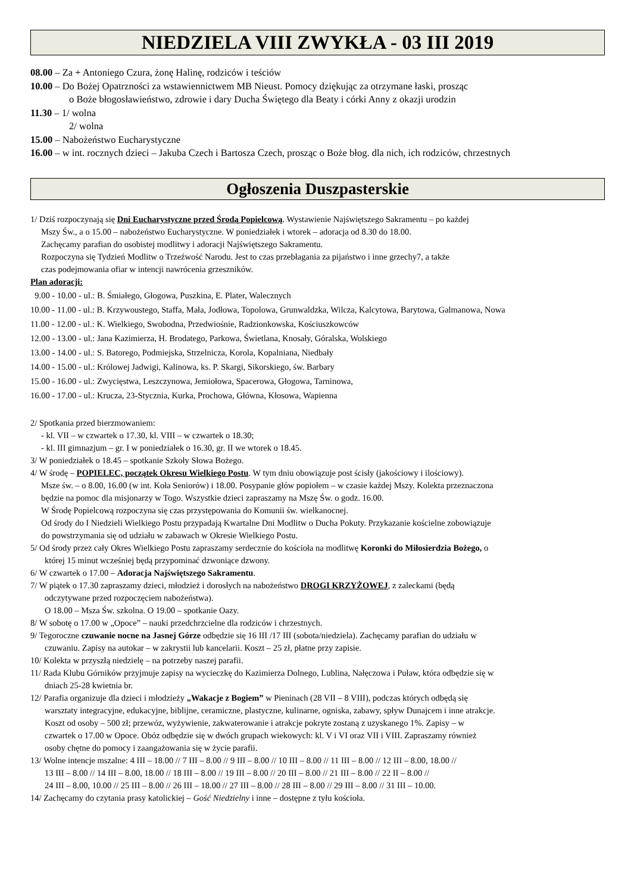NIEDZIELA VIII ZWYKŁA - 03 III 2019
08.00 – Za + Antoniego Czura, żonę Halinę, rodziców i teściów
10.00 – Do Bożej Opatrzności za wstawiennictwem MB Nieust. Pomocy dziękując za otrzymane łaski, prosząc
o Boże błogosławieństwo, zdrowie i dary Ducha Świętego dla Beaty i córki Anny z okazji urodzin
11.30 – 1/ wolna
2/ wolna
15.00 – Nabożeństwo Eucharystyczne
16.00 – w int. rocznych dzieci – Jakuba Czech i Bartosza Czech, prosząc o Boże błog. dla nich, ich rodziców, chrzestnych
Ogłoszenia Duszpasterskie
1/ Dziś rozpoczynają się Dni Eucharystyczne przed Środą Popielcową. Wystawienie Najświętszego Sakramentu – po każdej
Mszy Św., a o 15.00 – nabożeństwo Eucharystyczne. W poniedziałek i wtorek – adoracja od 8.30 do 18.00.
Zachęcamy parafian do osobistej modlitwy i adoracji Najświętszego Sakramentu.
Rozpoczyna się Tydzień Modlitw o Trzeźwość Narodu. Jest to czas przebłagania za pijaństwo i inne grzechy7, a także
czas podejmowania ofiar w intencji nawrócenia grzeszników.
Plan adoracji:
9.00 - 10.00 - ul.: B. Śmiałego, Głogowa, Puszkina, E. Plater, Walecznych
10.00 - 11.00 - ul.: B. Krzywoustego, Staffa, Mała, Jodłowa, Topolowa, Grunwaldzka, Wilcza, Kalcytowa, Barytowa, Galmanowa, Nowa
11.00 - 12.00 - ul.: K. Wielkiego, Swobodna, Przedwiośnie, Radzionkowska, Kościuszkowców
12.00 - 13.00 - ul.: Jana Kazimierza, H. Brodatego, Parkowa, Świetlana, Knosały, Góralska, Wolskiego
13.00 - 14.00 - ul.: S. Batorego, Podmiejska, Strzelnicza, Korola, Kopalniana, Niedbały
14.00 - 15.00 - ul.: Królowej Jadwigi, Kalinowa, ks. P. Skargi, Sikorskiego, św. Barbary
15.00 - 16.00 - ul.: Zwycięstwa, Leszczynowa, Jemiołowa, Spacerowa, Głogowa, Tarninowa,
16.00 - 17.00 - ul.: Krucza, 23-Stycznia, Kurka, Prochowa, Główna, Kłosowa, Wapienna
2/ Spotkania przed bierzmowaniem:
- kl. VII – w czwartek o 17.30, kl. VIII – w czwartek o 18.30;
- kl. III gimnazjum – gr. I w poniedziałek o 16.30, gr. II we wtorek o 18.45.
3/ W poniedziałek o 18.45 – spotkanie Szkoły Słowa Bożego.
4/ W środę – POPIELEC, początek Okresu Wielkiego Postu. W tym dniu obowiązuje post ścisły (jakościowy i ilościowy).
Msze św. – o 8.00, 16.00 (w int. Koła Seniorów) i 18.00. Posypanie głów popiołem – w czasie każdej Mszy. Kolekta przeznaczona
będzie na pomoc dla misjonarzy w Togo. Wszystkie dzieci zapraszamy na Mszę Św. o godz. 16.00.
W Środę Popielcową rozpoczyna się czas przystępowania do Komunii św. wielkanocnej.
Od środy do I Niedzieli Wielkiego Postu przypadają Kwartalne Dni Modlitw o Ducha Pokuty. Przykazanie kościelne zobowiązuje
do powstrzymania się od udziału w zabawach w Okresie Wielkiego Postu.
5/ Od środy przez cały Okres Wielkiego Postu zapraszamy serdecznie do kościoła na modlitwę Koronki do Miłosierdzia Bożego, o
której 15 minut wcześniej będą przypominać dzwoniące dzwony.
6/ W czwartek o 17.00 – Adoracja Najświętszego Sakramentu.
7/ W piątek o 17.30 zapraszamy dzieci, młodzież i dorosłych na nabożeństwo DROGI KRZYŻOWEJ, z zaleckami (będą
odczytywane przed rozpoczęciem nabożeństwa).
O 18.00 – Msza Św. szkolna. O 19.00 – spotkanie Oazy.
8/ W sobotę o 17.00 w „Opoce” – nauki przedchrzcielne dla rodziców i chrzestnych.
9/ Tegoroczne czuwanie nocne na Jasnej Górze odbędzie się 16 III /17 III (sobota/niedziela). Zachęcamy parafian do udziału w
czuwaniu. Zapisy na autokar – w zakrystii lub kancelarii. Koszt – 25 zł, płatne przy zapisie.
10/ Kolekta w przyszłą niedzielę – na potrzeby naszej parafii.
11/ Rada Klubu Górników przyjmuje zapisy na wycieczkę do Kazimierza Dolnego, Lublina, Nałęczowa i Puław, która odbędzie się w
dniach 25-28 kwietnia br.
12/ Parafia organizuje dla dzieci i młodzieży „Wakacje z Bogiem” w Pieninach (28 VII – 8 VIII), podczas których odbędą się
warsztaty integracyjne, edukacyjne, biblijne, ceramiczne, plastyczne, kulinarne, ogniska, zabawy, spływ Dunajcem i inne atrakcje.
Koszt od osoby – 500 zł; przewóz, wyżywienie, zakwaterowanie i atrakcje pokryte zostaną z uzyskanego 1%. Zapisy – w
czwartek o 17.00 w Opoce. Obóz odbędzie się w dwóch grupach wiekowych: kl. V i VI oraz VII i VIII. Zapraszamy również
osoby chętne do pomocy i zaangażowania się w życie parafii.
13/ Wolne intencje mszalne: 4 III – 18.00 // 7 III – 8.00 // 9 III – 8.00 // 10 III – 8.00 // 11 III – 8.00 // 12 III – 8.00, 18.00 //
13 III – 8.00 // 14 III – 8.00, 18.00 // 18 III – 8.00 // 19 III – 8.00 // 20 III – 8.00 // 21 III – 8.00 // 22 II – 8.00 //
24 III – 8.00, 10.00 // 25 III – 8.00 // 26 III – 18.00 // 27 III – 8.00 // 28 III – 8.00 // 29 III – 8.00 // 31 III – 10.00.
14/ Zachęcamy do czytania prasy katolickiej – Gość Niedzielny i inne – dostępne z tyłu kościoła.